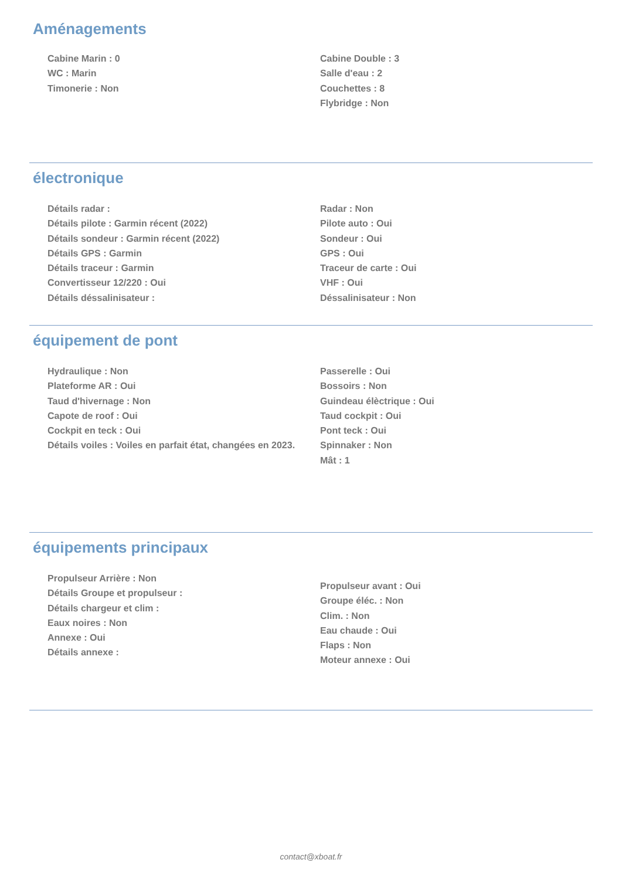Aménagements
Cabine Marin : 0
WC : Marin
Timonerie : Non
Cabine Double : 3
Salle d'eau : 2
Couchettes : 8
Flybridge : Non
électronique
Détails radar :
Détails pilote : Garmin récent (2022)
Détails sondeur : Garmin récent (2022)
Détails GPS : Garmin
Détails traceur : Garmin
Convertisseur 12/220 : Oui
Détails déssalinisateur :
Radar : Non
Pilote auto : Oui
Sondeur : Oui
GPS : Oui
Traceur de carte : Oui
VHF : Oui
Déssalinisateur : Non
équipement de pont
Hydraulique : Non
Plateforme AR : Oui
Taud d'hivernage : Non
Capote de roof : Oui
Cockpit en teck : Oui
Détails voiles : Voiles en parfait état, changées en 2023.
Passerelle : Oui
Bossoirs : Non
Guindeau élèctrique : Oui
Taud cockpit : Oui
Pont teck : Oui
Spinnaker : Non
Mât : 1
équipements principaux
Propulseur Arrière : Non
Détails Groupe et propulseur :
Détails chargeur et clim :
Eaux noires : Non
Annexe : Oui
Détails annexe :
Propulseur avant : Oui
Groupe éléc. : Non
Clim. : Non
Eau chaude : Oui
Flaps : Non
Moteur annexe : Oui
contact@xboat.fr